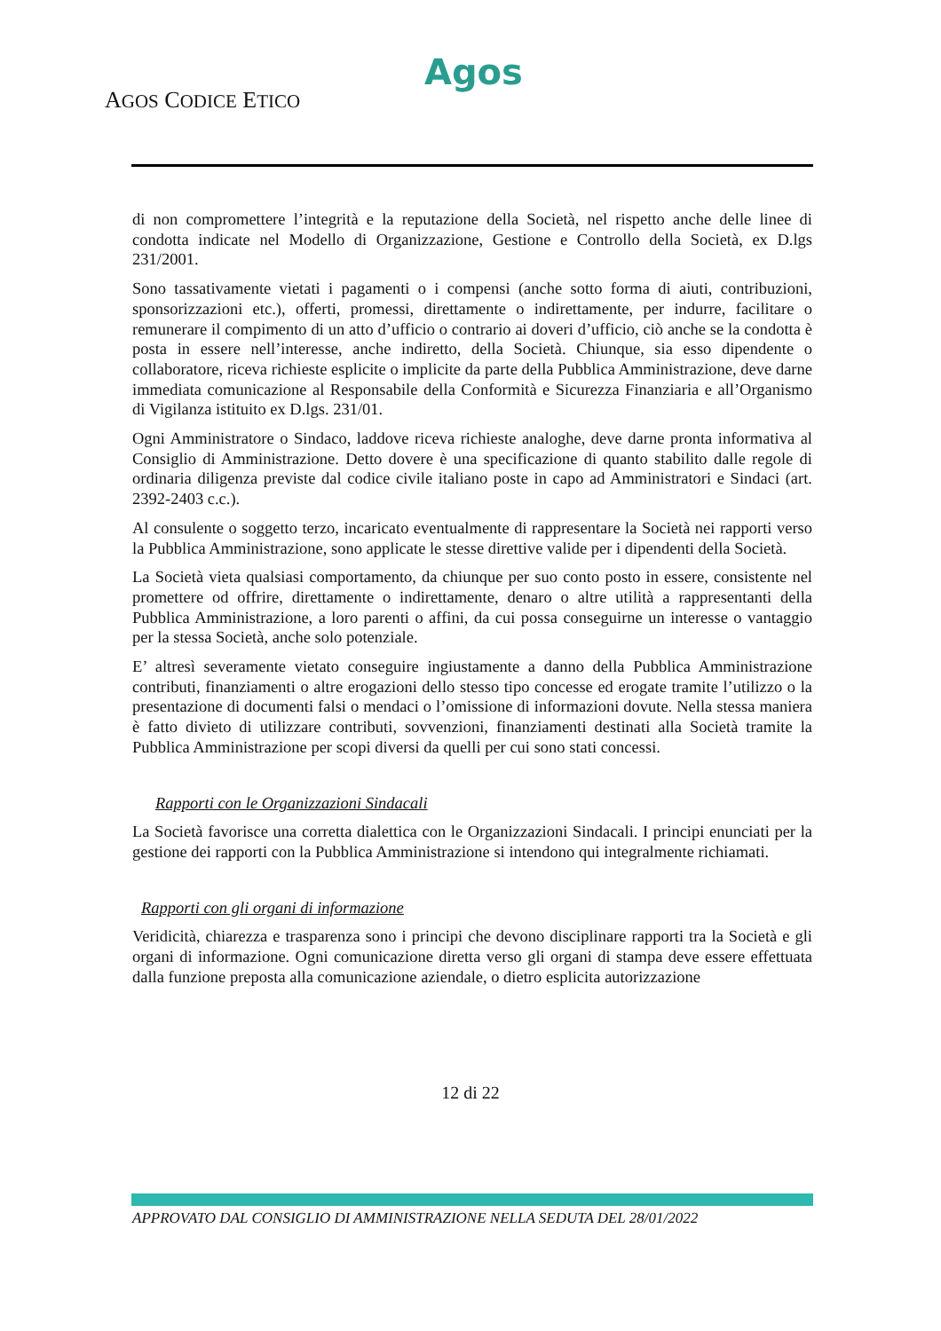Agos
AGOS CODICE ETICO
di non compromettere l’integrità e la reputazione della Società, nel rispetto anche delle linee di condotta indicate nel Modello di Organizzazione, Gestione e Controllo della Società, ex D.lgs 231/2001.
Sono tassativamente vietati i pagamenti o i compensi (anche sotto forma di aiuti, contribuzioni, sponsorizzazioni etc.), offerti, promessi, direttamente o indirettamente, per indurre, facilitare o remunerare il compimento di un atto d’ufficio o contrario ai doveri d’ufficio, ciò anche se la condotta è posta in essere nell’interesse, anche indiretto, della Società. Chiunque, sia esso dipendente o collaboratore, riceva richieste esplicite o implicite da parte della Pubblica Amministrazione, deve darne immediata comunicazione al Responsabile della Conformità e Sicurezza Finanziaria e all’Organismo di Vigilanza istituito ex D.lgs. 231/01.
Ogni Amministratore o Sindaco, laddove riceva richieste analoghe, deve darne pronta informativa al Consiglio di Amministrazione. Detto dovere è una specificazione di quanto stabilito dalle regole di ordinaria diligenza previste dal codice civile italiano poste in capo ad Amministratori e Sindaci (art. 2392-2403 c.c.).
Al consulente o soggetto terzo, incaricato eventualmente di rappresentare la Società nei rapporti verso la Pubblica Amministrazione, sono applicate le stesse direttive valide per i dipendenti della Società.
La Società vieta qualsiasi comportamento, da chiunque per suo conto posto in essere, consistente nel promettere od offrire, direttamente o indirettamente, denaro o altre utilità a rappresentanti della Pubblica Amministrazione, a loro parenti o affini, da cui possa conseguirne un interesse o vantaggio per la stessa Società, anche solo potenziale.
E’ altresì severamente vietato conseguire ingiustamente a danno della Pubblica Amministrazione contributi, finanziamenti o altre erogazioni dello stesso tipo concesse ed erogate tramite l’utilizzo o la presentazione di documenti falsi o mendaci o l’omissione di informazioni dovute. Nella stessa maniera è fatto divieto di utilizzare contributi, sovvenzioni, finanziamenti destinati alla Società tramite la Pubblica Amministrazione per scopi diversi da quelli per cui sono stati concessi.
Rapporti con le Organizzazioni Sindacali
La Società favorisce una corretta dialettica con le Organizzazioni Sindacali. I principi enunciati per la gestione dei rapporti con la Pubblica Amministrazione si intendono qui integralmente richiamati.
Rapporti con gli organi di informazione
Veridicità, chiarezza e trasparenza sono i principi che devono disciplinare rapporti tra la Società e gli organi di informazione. Ogni comunicazione diretta verso gli organi di stampa deve essere effettuata dalla funzione preposta alla comunicazione aziendale, o dietro esplicita autorizzazione
12 di 22
APPROVATO DAL CONSIGLIO DI AMMINISTRAZIONE NELLA SEDUTA DEL 28/01/2022